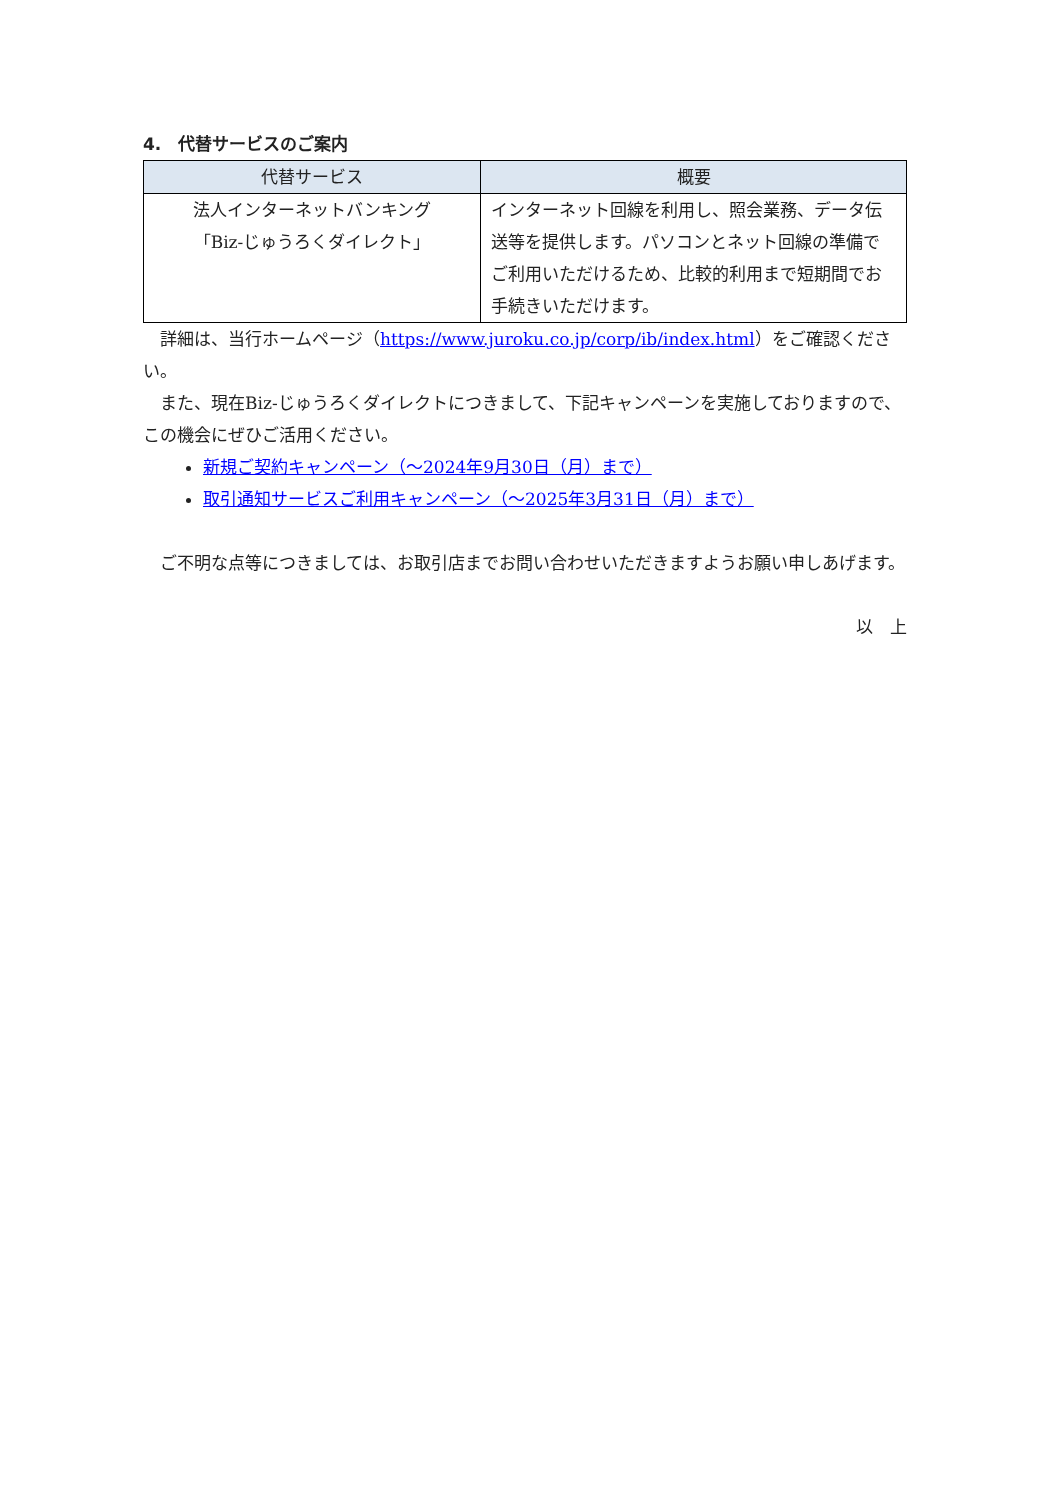4.　代替サービスのご案内
| 代替サービス | 概要 |
| --- | --- |
| 法人インターネットバンキング 「Biz-じゅうろくダイレクト」 | インターネット回線を利用し、照会業務、データ伝送等を提供します。パソコンとネット回線の準備でご利用いただけるため、比較的利用まで短期間でお手続きいただけます。 |
詳細は、当行ホームページ（https://www.juroku.co.jp/corp/ib/index.html）をご確認ください。
また、現在Biz-じゅうろくダイレクトにつきまして、下記キャンペーンを実施しておりますので、この機会にぜひご活用ください。
新規ご契約キャンペーン（～2024年9月30日（月）まで）
取引通知サービスご利用キャンペーン（～2025年3月31日（月）まで）
ご不明な点等につきましては、お取引店までお問い合わせいただきますようお願い申しあげます。
以　上